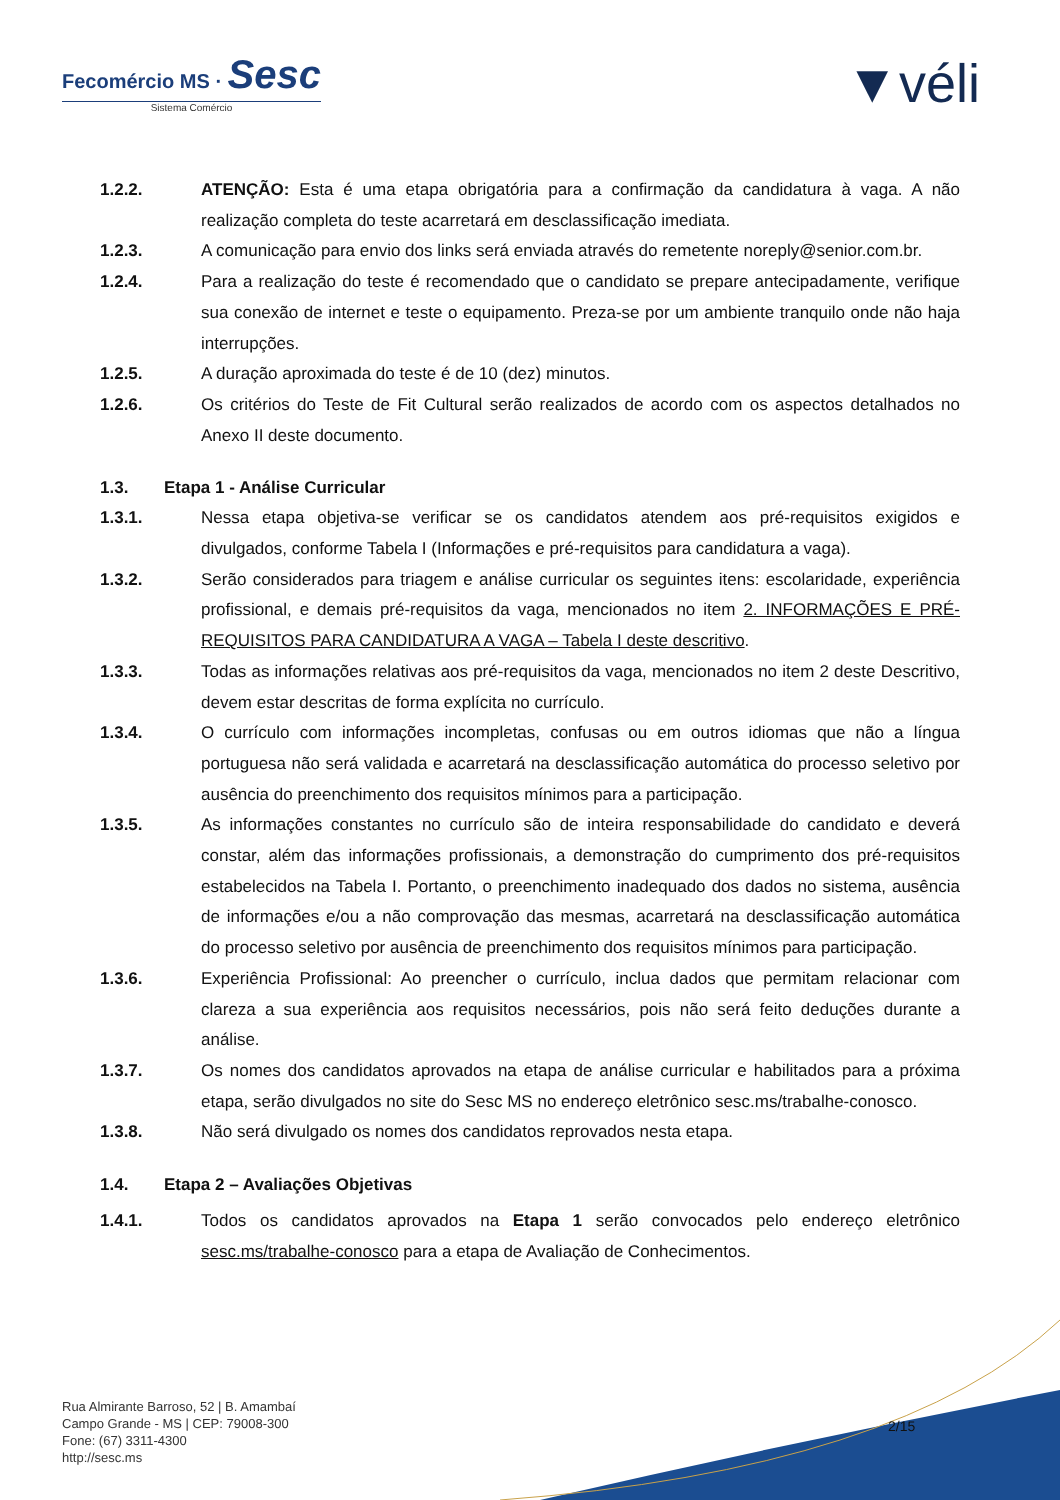Fecomércio MS · Sesc
Sistema Comércio
▼véli
1.2.2. ATENÇÃO: Esta é uma etapa obrigatória para a confirmação da candidatura à vaga. A não realização completa do teste acarretará em desclassificação imediata.
1.2.3. A comunicação para envio dos links será enviada através do remetente noreply@senior.com.br.
1.2.4. Para a realização do teste é recomendado que o candidato se prepare antecipadamente, verifique sua conexão de internet e teste o equipamento. Preza-se por um ambiente tranquilo onde não haja interrupções.
1.2.5. A duração aproximada do teste é de 10 (dez) minutos.
1.2.6. Os critérios do Teste de Fit Cultural serão realizados de acordo com os aspectos detalhados no Anexo II deste documento.
1.3. Etapa 1 - Análise Curricular
1.3.1. Nessa etapa objetiva-se verificar se os candidatos atendem aos pré-requisitos exigidos e divulgados, conforme Tabela I (Informações e pré-requisitos para candidatura a vaga).
1.3.2. Serão considerados para triagem e análise curricular os seguintes itens: escolaridade, experiência profissional, e demais pré-requisitos da vaga, mencionados no item 2. INFORMAÇÕES E PRÉ-REQUISITOS PARA CANDIDATURA A VAGA – Tabela I deste descritivo.
1.3.3. Todas as informações relativas aos pré-requisitos da vaga, mencionados no item 2 deste Descritivo, devem estar descritas de forma explícita no currículo.
1.3.4. O currículo com informações incompletas, confusas ou em outros idiomas que não a língua portuguesa não será validada e acarretará na desclassificação automática do processo seletivo por ausência do preenchimento dos requisitos mínimos para a participação.
1.3.5. As informações constantes no currículo são de inteira responsabilidade do candidato e deverá constar, além das informações profissionais, a demonstração do cumprimento dos pré-requisitos estabelecidos na Tabela I. Portanto, o preenchimento inadequado dos dados no sistema, ausência de informações e/ou a não comprovação das mesmas, acarretará na desclassificação automática do processo seletivo por ausência de preenchimento dos requisitos mínimos para participação.
1.3.6. Experiência Profissional: Ao preencher o currículo, inclua dados que permitam relacionar com clareza a sua experiência aos requisitos necessários, pois não será feito deduções durante a análise.
1.3.7. Os nomes dos candidatos aprovados na etapa de análise curricular e habilitados para a próxima etapa, serão divulgados no site do Sesc MS no endereço eletrônico sesc.ms/trabalhe-conosco.
1.3.8. Não será divulgado os nomes dos candidatos reprovados nesta etapa.
1.4. Etapa 2 – Avaliações Objetivas
1.4.1. Todos os candidatos aprovados na Etapa 1 serão convocados pelo endereço eletrônico sesc.ms/trabalhe-conosco para a etapa de Avaliação de Conhecimentos.
Rua Almirante Barroso, 52 | B. Amambaí
Campo Grande - MS | CEP: 79008-300
Fone: (67) 3311-4300
http://sesc.ms
2/15